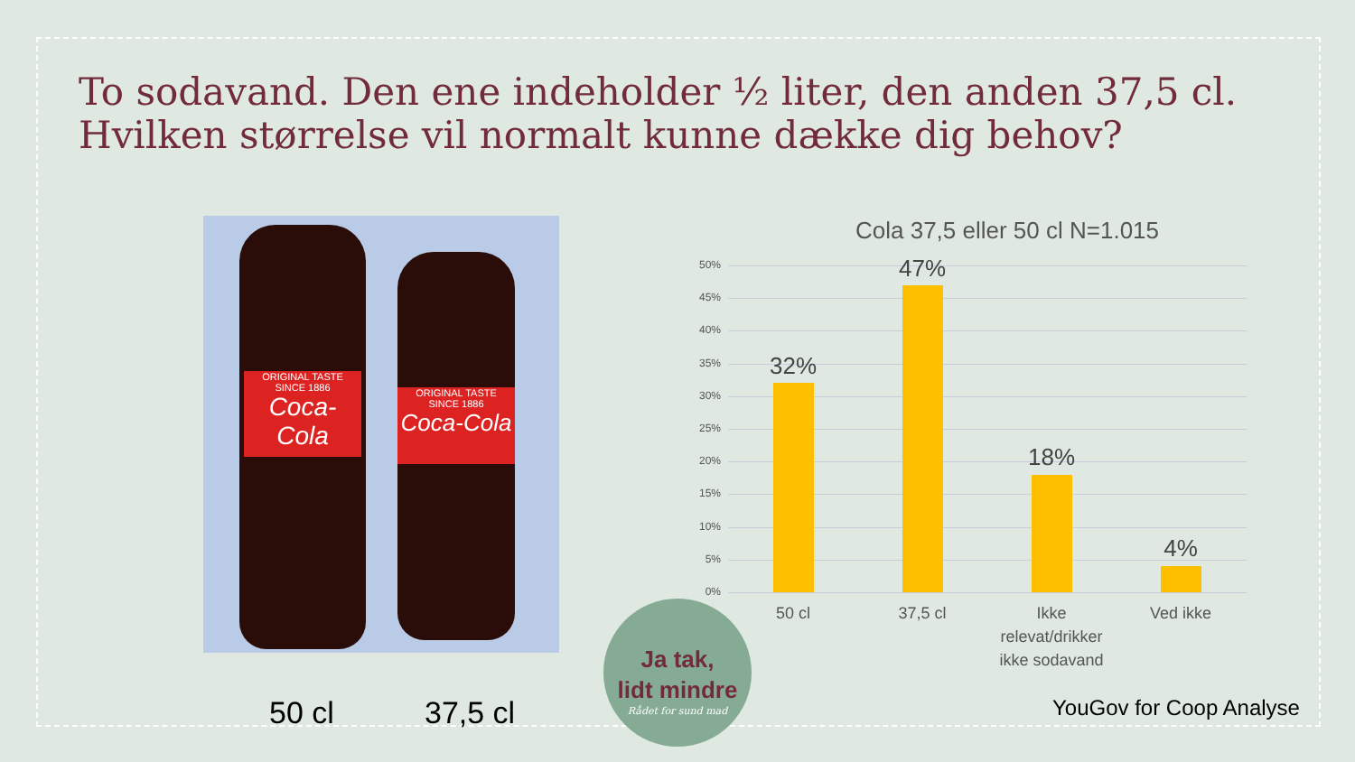To sodavand. Den ene indeholder ½ liter, den anden 37,5 cl.
Hvilken størrelse vil normalt kunne dække dig behov?
ORIGINAL TASTE
SINCE 1886
Coca-Cola
ORIGINAL TASTE
SINCE 1886
Coca-Cola
50 cl 37,5 cl
Cola 37,5 eller 50 cl N=1.015
50%
45%
40%
35%
30%
25%
20%
15%
10%
5%
0%
32%
47%
18%
4%
50 cl 37,5 cl
Ikke relevat/drikker ikke sodavand
Ved ikke
Ja tak,
lidt mindre
Rådet for sund mad
YouGov for Coop Analyse